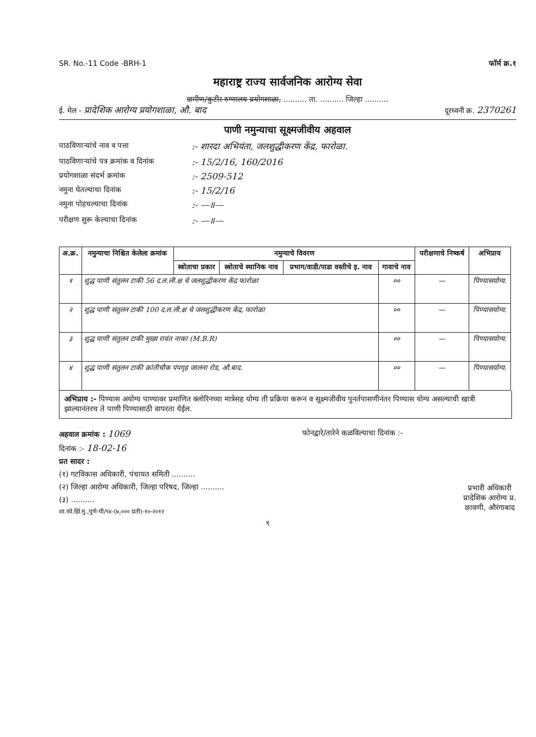SR. No.-11 Code -BRH-1 फॉर्म क्र.१
महाराष्ट्र राज्य सार्वजनिक आरोग्य सेवा
ग्रामीण/कुटीर रुग्णालय प्रयोगशाळा, .......... ता. .......... जिल्हा ..........
ई. मेल - प्रादेशिक आरोग्य प्रयोगशाळा, औ. बाद दूरध्वनी क्र. 2370261
पाणी नमुन्याचा सूक्ष्मजीवीय अहवाल
पाठविणाऱ्यांचे नाव व पत्ता:- शारदा अभियंता, जलशुद्धीकरण केंद्र, फारोळा.
पाठविणाऱ्यांचे पत्र क्रमांक व दिनांक:- 15/2/16, 160/2016
प्रयोगशाळा संदर्भ क्रमांक:- 2509-512
नमुना घेतल्याचा दिनांक:- 15/2/16
नमुना पोहचल्याचा दिनांक:- —॥—
परीक्षण सुरू केल्याचा दिनांक:- —॥—
| अ.क्र. | नमुन्याचा निश्चित केलेला क्रमांक | नमुन्याचे विवरण | | | | परीक्षणाचे निष्कर्ष | अभिप्राय |
| --- | --- | --- | --- | --- | --- | --- | --- |
| | | स्त्रोताचा प्रकार | स्त्रोताचे स्थानिक नाव | प्रभाग/वाडी/पाडा वस्तीचे इ. नाव | गावाचे नाव | | |
| १ | शुद्ध पाणी संतुलन टाकी 56 द.ल.ली.क्ष चे जलशुद्धीकरण केंद्र फारोळा | | | | ०० | — | पिण्यासयोग्य. |
| २ | शुद्ध पाणी संतुलन टाकी 100 द.ल.ली.क्ष चे जलशुद्धीकरण केंद्र, फारोळा | | | | ०० | — | पिण्यासयोग्य. |
| ३ | शुद्ध पाणी संतुलन टाकी मुख्य रावंत नाका (M.B.R) | | | | ०० | — | पिण्यासयोग्य. |
| ४ | शुद्ध पाणी संतुलन टाकी क्रांतीचौक पंपगृह जालना रोड, औ.बाद. | | | | ०० | — | पिण्यासयोग्य. |
अभिप्राय :- पिण्यास अयोग्य पाण्यावर प्रमाणित क्लोरिनच्या मात्रेसह योग्य ती प्रक्रिया करून व सूक्ष्मजीवीय पुनर्तपासणीनंतर पिण्यास योग्य असल्याची खात्री झाल्यानंतरच ते पाणी पिण्यासाठी वापरता येईल.
अहवाल क्रमांक : 1069 फोनद्वारे/तारेने कळविल्याचा दिनांक :-
दिनांक :- 18-02-16
प्रत सादर :
(१) गटविकास अधिकारी, पंचायत समिती ..........
(२) जिल्हा आरोग्य अधिकारी, जिल्हा परिषद, जिल्हा ..........
(३) ..........
शा.फो.झिं.मु.,पुणे-पी/९४-(७,००० प्रती)-१०-२०१२
प्रभारी अधिकारी
प्रादेशिक आरोग्य प्र.
छावणी, औरंगाबाद
९